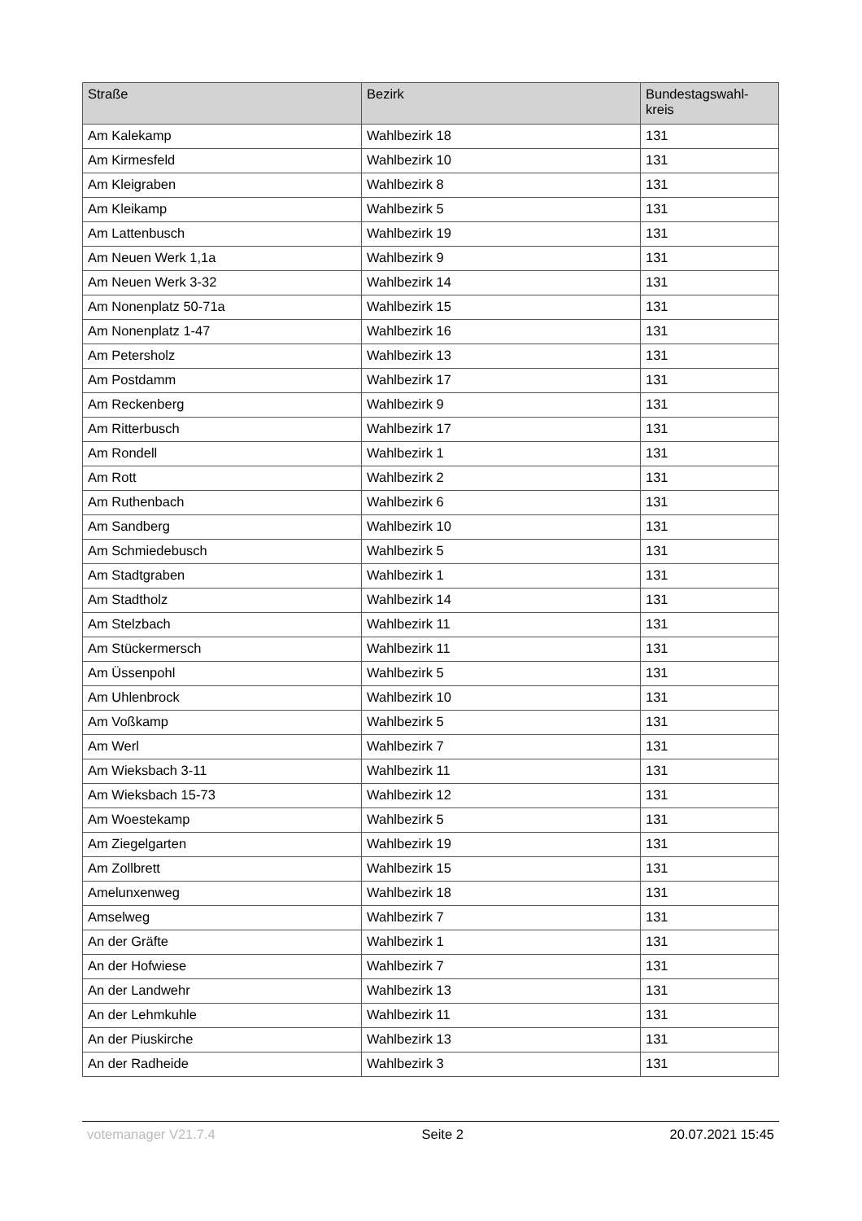| Straße | Bezirk | Bundestagswahl- kreis |
| --- | --- | --- |
| Am Kalekamp | Wahlbezirk 18 | 131 |
| Am Kirmesfeld | Wahlbezirk 10 | 131 |
| Am Kleigraben | Wahlbezirk 8 | 131 |
| Am Kleikamp | Wahlbezirk 5 | 131 |
| Am Lattenbusch | Wahlbezirk 19 | 131 |
| Am Neuen Werk 1,1a | Wahlbezirk 9 | 131 |
| Am Neuen Werk 3-32 | Wahlbezirk 14 | 131 |
| Am Nonenplatz 50-71a | Wahlbezirk 15 | 131 |
| Am Nonenplatz 1-47 | Wahlbezirk 16 | 131 |
| Am Petersholz | Wahlbezirk 13 | 131 |
| Am Postdamm | Wahlbezirk 17 | 131 |
| Am Reckenberg | Wahlbezirk 9 | 131 |
| Am Ritterbusch | Wahlbezirk 17 | 131 |
| Am Rondell | Wahlbezirk 1 | 131 |
| Am Rott | Wahlbezirk 2 | 131 |
| Am Ruthenbach | Wahlbezirk 6 | 131 |
| Am Sandberg | Wahlbezirk 10 | 131 |
| Am Schmiedebusch | Wahlbezirk 5 | 131 |
| Am Stadtgraben | Wahlbezirk 1 | 131 |
| Am Stadtholz | Wahlbezirk 14 | 131 |
| Am Stelzbach | Wahlbezirk 11 | 131 |
| Am Stückermersch | Wahlbezirk 11 | 131 |
| Am Üssenpohl | Wahlbezirk 5 | 131 |
| Am Uhlenbrock | Wahlbezirk 10 | 131 |
| Am Voßkamp | Wahlbezirk 5 | 131 |
| Am Werl | Wahlbezirk 7 | 131 |
| Am Wieksbach 3-11 | Wahlbezirk 11 | 131 |
| Am Wieksbach 15-73 | Wahlbezirk 12 | 131 |
| Am Woestekamp | Wahlbezirk 5 | 131 |
| Am Ziegelgarten | Wahlbezirk 19 | 131 |
| Am Zollbrett | Wahlbezirk 15 | 131 |
| Amelunxenweg | Wahlbezirk 18 | 131 |
| Amselweg | Wahlbezirk 7 | 131 |
| An der Gräfte | Wahlbezirk 1 | 131 |
| An der Hofwiese | Wahlbezirk 7 | 131 |
| An der Landwehr | Wahlbezirk 13 | 131 |
| An der Lehmkuhle | Wahlbezirk 11 | 131 |
| An der Piuskirche | Wahlbezirk 13 | 131 |
| An der Radheide | Wahlbezirk 3 | 131 |
votemanager V21.7.4 Seite 2 20.07.2021 15:45